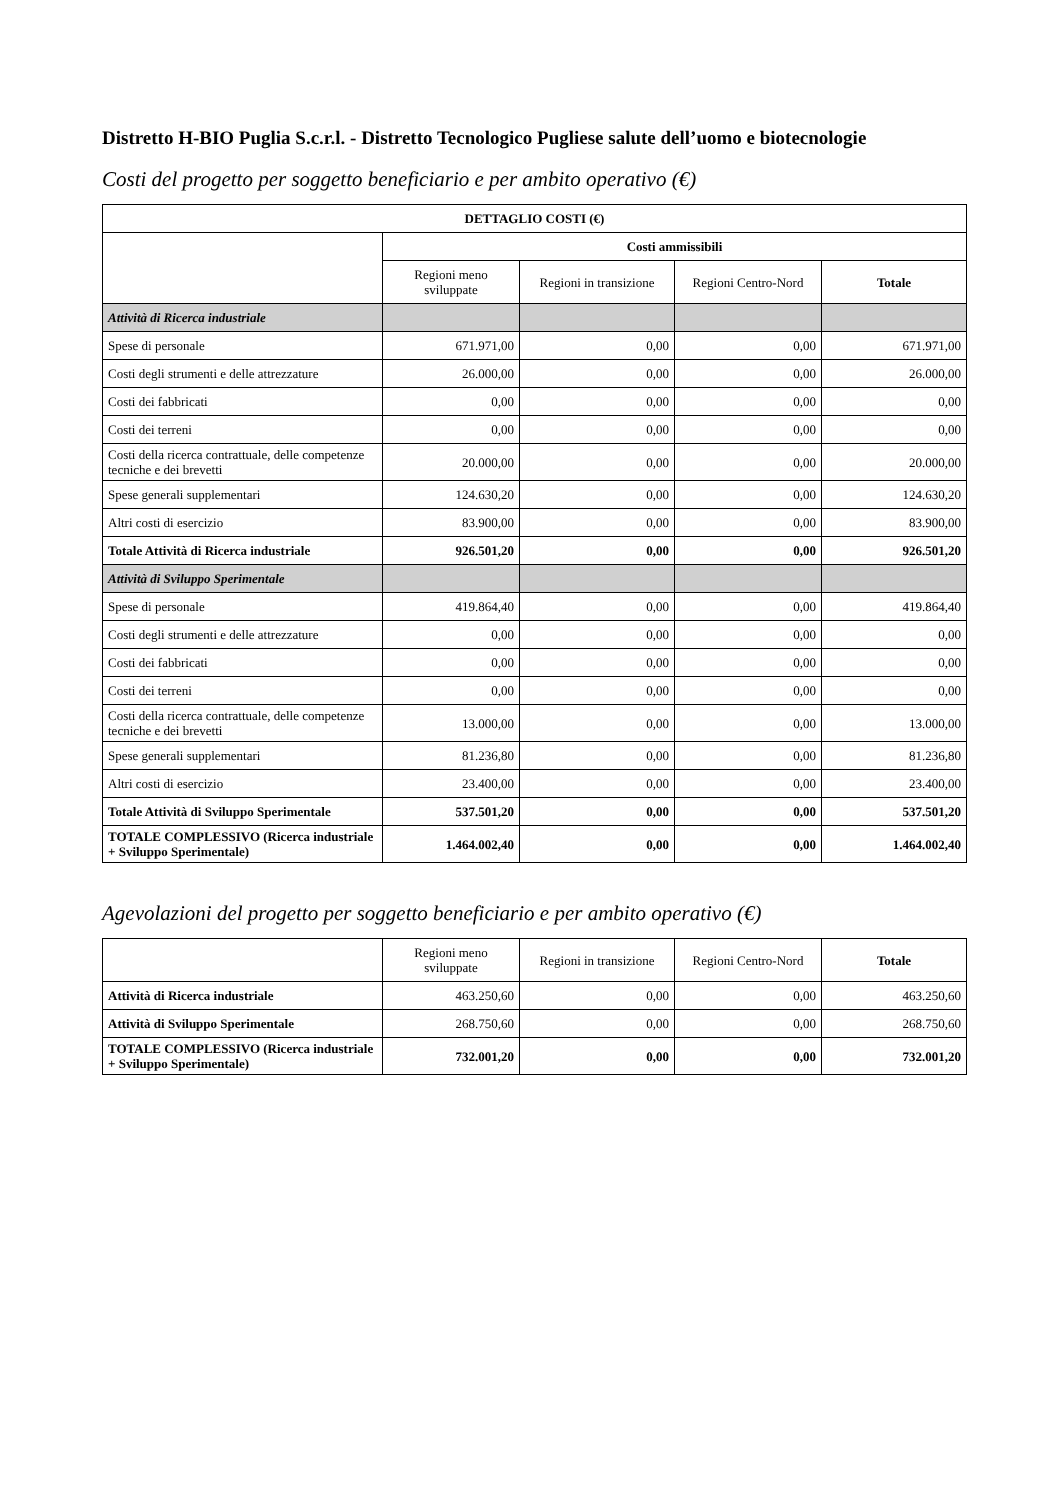Distretto H-BIO Puglia S.c.r.l. - Distretto Tecnologico Pugliese salute dell’uomo e biotecnologie
Costi del progetto per soggetto beneficiario e per ambito operativo (€)
| DETTAGLIO COSTI (€) | | | | |
| --- | --- | --- | --- | --- |
| | Costi ammissibili | | | |
| | Regioni meno sviluppate | Regioni in transizione | Regioni Centro-Nord | Totale |
| Attività di Ricerca industriale | | | | |
| Spese di personale | 671.971,00 | 0,00 | 0,00 | 671.971,00 |
| Costi degli strumenti e delle attrezzature | 26.000,00 | 0,00 | 0,00 | 26.000,00 |
| Costi dei fabbricati | 0,00 | 0,00 | 0,00 | 0,00 |
| Costi dei terreni | 0,00 | 0,00 | 0,00 | 0,00 |
| Costi della ricerca contrattuale, delle competenze tecniche e dei brevetti | 20.000,00 | 0,00 | 0,00 | 20.000,00 |
| Spese generali supplementari | 124.630,20 | 0,00 | 0,00 | 124.630,20 |
| Altri costi di esercizio | 83.900,00 | 0,00 | 0,00 | 83.900,00 |
| Totale Attività di Ricerca industriale | 926.501,20 | 0,00 | 0,00 | 926.501,20 |
| Attività di Sviluppo Sperimentale | | | | |
| Spese di personale | 419.864,40 | 0,00 | 0,00 | 419.864,40 |
| Costi degli strumenti e delle attrezzature | 0,00 | 0,00 | 0,00 | 0,00 |
| Costi dei fabbricati | 0,00 | 0,00 | 0,00 | 0,00 |
| Costi dei terreni | 0,00 | 0,00 | 0,00 | 0,00 |
| Costi della ricerca contrattuale, delle competenze tecniche e dei brevetti | 13.000,00 | 0,00 | 0,00 | 13.000,00 |
| Spese generali supplementari | 81.236,80 | 0,00 | 0,00 | 81.236,80 |
| Altri costi di esercizio | 23.400,00 | 0,00 | 0,00 | 23.400,00 |
| Totale Attività di Sviluppo Sperimentale | 537.501,20 | 0,00 | 0,00 | 537.501,20 |
| TOTALE COMPLESSIVO (Ricerca industriale + Sviluppo Sperimentale) | 1.464.002,40 | 0,00 | 0,00 | 1.464.002,40 |
Agevolazioni del progetto per soggetto beneficiario e per ambito operativo (€)
| | Regioni meno sviluppate | Regioni in transizione | Regioni Centro-Nord | Totale |
| Attività di Ricerca industriale | 463.250,60 | 0,00 | 0,00 | 463.250,60 |
| Attività di Sviluppo Sperimentale | 268.750,60 | 0,00 | 0,00 | 268.750,60 |
| TOTALE COMPLESSIVO (Ricerca industriale + Sviluppo Sperimentale) | 732.001,20 | 0,00 | 0,00 | 732.001,20 |